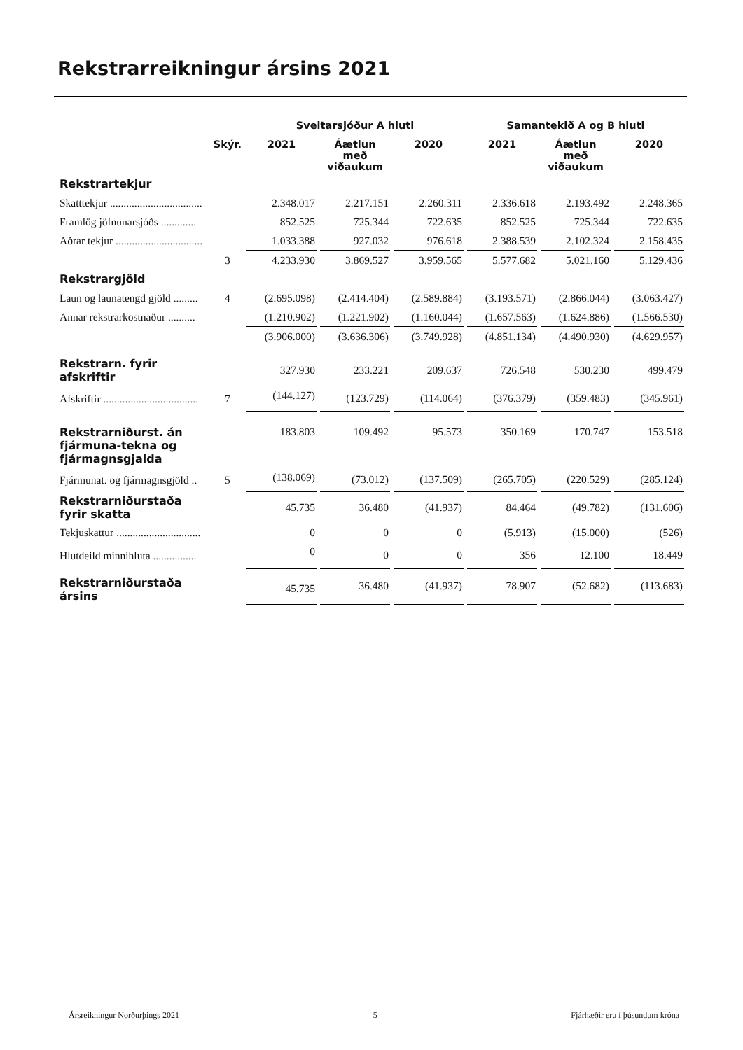Rekstrarreikningur ársins 2021
| | | Sveitarsjóður A hluti | | | Samantekið A og B hluti | | |
| --- | --- | --- | --- | --- | --- | --- | --- |
| | Skýr. | 2021 | Áætlun með viðaukum | 2020 | 2021 | Áætlun með viðaukum | 2020 |
| Rekstrartekjur | | | | | | | |
| Skatttekjur .................................. | | 2.348.017 | 2.217.151 | 2.260.311 | 2.336.618 | 2.193.492 | 2.248.365 |
| Framlög jöfnunarsjóðs ............. | | 852.525 | 725.344 | 722.635 | 852.525 | 725.344 | 722.635 |
| Aðrar tekjur ................................ | | 1.033.388 | 927.032 | 976.618 | 2.388.539 | 2.102.324 | 2.158.435 |
| | 3 | 4.233.930 | 3.869.527 | 3.959.565 | 5.577.682 | 5.021.160 | 5.129.436 |
| Rekstrargjöld | | | | | | | |
| Laun og launatengd gjöld ......... | 4 | (2.695.098) | (2.414.404) | (2.589.884) | (3.193.571) | (2.866.044) | (3.063.427) |
| Annar rekstrarkostnaður .......... | | (1.210.902) | (1.221.902) | (1.160.044) | (1.657.563) | (1.624.886) | (1.566.530) |
| | | (3.906.000) | (3.636.306) | (3.749.928) | (4.851.134) | (4.490.930) | (4.629.957) |
| Rekstrarn. fyrir afskriftir | | 327.930 | 233.221 | 209.637 | 726.548 | 530.230 | 499.479 |
| Afskriftir ................................... | 7 | (144.127) | (123.729) | (114.064) | (376.379) | (359.483) | (345.961) |
| Rekstrarniðurst. án fjármuna-tekna og fjármagnsgjalda | | 183.803 | 109.492 | 95.573 | 350.169 | 170.747 | 153.518 |
| Fjármunat. og fjármagnsgjöld .. | 5 | (138.069) | (73.012) | (137.509) | (265.705) | (220.529) | (285.124) |
| Rekstrarniðurstaða fyrir skatta | | 45.735 | 36.480 | (41.937) | 84.464 | (49.782) | (131.606) |
| Tekjuskattur ............................... | | 0 | 0 | 0 | (5.913) | (15.000) | (526) |
| Hlutdeild minnihluta ................ | | 0 | 0 | 0 | 356 | 12.100 | 18.449 |
| Rekstrarniðurstaða ársins | | 45.735 | 36.480 | (41.937) | 78.907 | (52.682) | (113.683) |
Ársreikningur Norðurþings 2021 5 Fjárhæðir eru í þúsundum króna